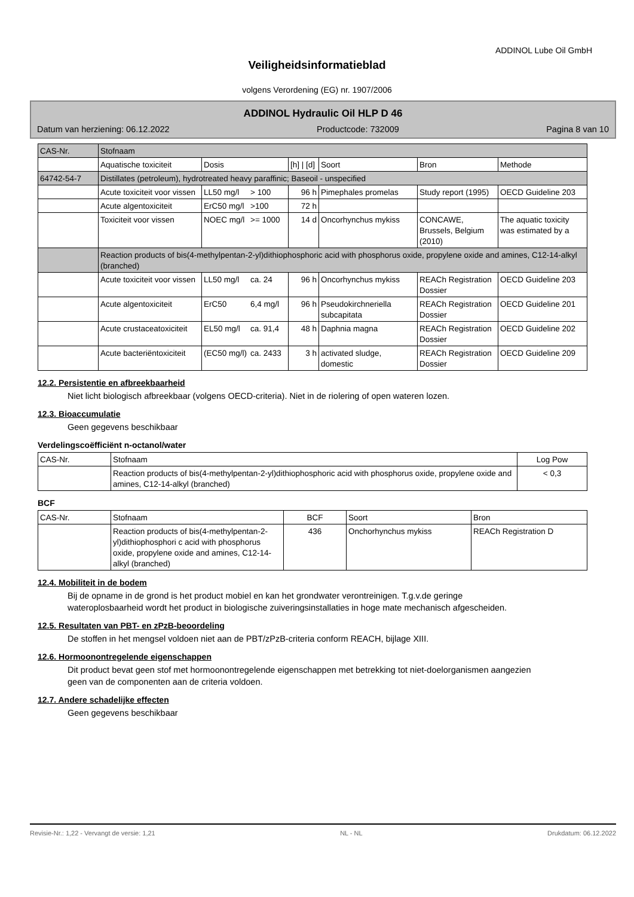ADDINOL Lube Oil GmbH
Veiligheidsinformatieblad
volgens Verordening (EG) nr. 1907/2006
ADDINOL Hydraulic Oil HLP D 46
Datum van herziening: 06.12.2022 Productcode: 732009 Pagina 8 van 10
| CAS-Nr. | Stofnaam | | | | | | |
| | Aquatische toxiciteit | Dosis | | [h] / [d] | Soort | Bron | Methode |
| 64742-54-7 | Distillates (petroleum), hydrotreated heavy paraffinic; Baseoil - unspecified | | | | | | |
| | Acute toxiciteit voor vissen | LL50 mg/l | > 100 | 96 h | Pimephales promelas | Study report (1995) | OECD Guideline 203 |
| | Acute algentoxiciteit | ErC50 mg/l | >100 | 72 h | | | |
| | Toxiciteit voor vissen | NOEC mg/l | >= 1000 | 14 d | Oncorhynchus mykiss | CONCAWE, Brussels, Belgium (2010) | The aquatic toxicity was estimated by a |
| | Reaction products of bis(4-methylpentan-2-yl)dithiophosphoric acid with phosphorus oxide, propylene oxide and amines, C12-14-alkyl (branched) | | | | | | |
| | Acute toxiciteit voor vissen | LL50 mg/l | ca. 24 | 96 h | Oncorhynchus mykiss | REACh Registration Dossier | OECD Guideline 203 |
| | Acute algentoxiciteit | ErC50 | 6,4 mg/l | 96 h | Pseudokirchneriella subcapitata | REACh Registration Dossier | OECD Guideline 201 |
| | Acute crustaceatoxiciteit | EL50 mg/l | ca. 91,4 | 48 h | Daphnia magna | REACh Registration Dossier | OECD Guideline 202 |
| | Acute bacteriëntoxiciteit | (EC50 mg/l) | ca. 2433 | 3 h | activated sludge, domestic | REACh Registration Dossier | OECD Guideline 209 |
12.2. Persistentie en afbreekbaarheid
Niet licht biologisch afbreekbaar (volgens OECD-criteria). Niet in de riolering of open wateren lozen.
12.3. Bioaccumulatie
Geen gegevens beschikbaar
Verdelingscoëfficiënt n-octanol/water
| CAS-Nr. | Stofnaam | Log Pow |
| | Reaction products of bis(4-methylpentan-2-yl)dithiophosphoric acid with phosphorus oxide, propylene oxide and amines, C12-14-alkyl (branched) | < 0,3 |
BCF
| CAS-Nr. | Stofnaam | BCF | Soort | Bron |
| | Reaction products of bis(4-methylpentan-2-yl)dithiophosphori c acid with phosphorus oxide, propylene oxide and amines, C12-14-alkyl (branched) | 436 | Onchorhynchus mykiss | REACh Registration D |
12.4. Mobiliteit in de bodem
Bij de opname in de grond is het product mobiel en kan het grondwater verontreinigen. T.g.v.de geringe wateroplosbaarheid wordt het product in biologische zuiveringsinstallaties in hoge mate mechanisch afgescheiden.
12.5. Resultaten van PBT- en zPzB-beoordeling
De stoffen in het mengsel voldoen niet aan de PBT/zPzB-criteria conform REACH, bijlage XIII.
12.6. Hormoonontregelende eigenschappen
Dit product bevat geen stof met hormoonontregelende eigenschappen met betrekking tot niet-doelorganismen aangezien geen van de componenten aan de criteria voldoen.
12.7. Andere schadelijke effecten
Geen gegevens beschikbaar
Revisie-Nr.: 1,22 - Vervangt de versie: 1,21 NL - NL Drukdatum: 06.12.2022